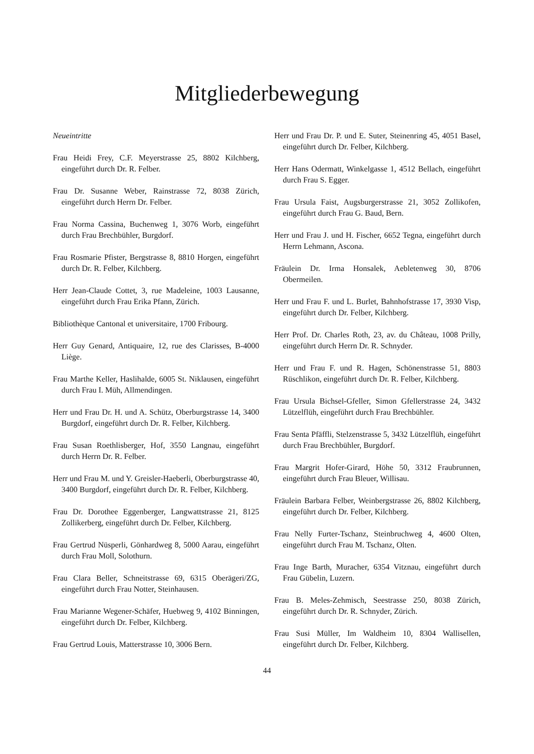Mitgliederbewegung
Neueintritte
Frau Heidi Frey, C.F. Meyerstrasse 25, 8802 Kilchberg, eingeführt durch Dr. R. Felber.
Frau Dr. Susanne Weber, Rainstrasse 72, 8038 Zürich, eingeführt durch Herrn Dr. Felber.
Frau Norma Cassina, Buchenweg 1, 3076 Worb, eingeführt durch Frau Brechbühler, Burgdorf.
Frau Rosmarie Pfister, Bergstrasse 8, 8810 Horgen, eingeführt durch Dr. R. Felber, Kilchberg.
Herr Jean-Claude Cottet, 3, rue Madeleine, 1003 Lausanne, eingeführt durch Frau Erika Pfann, Zürich.
Bibliothèque Cantonal et universitaire, 1700 Fribourg.
Herr Guy Genard, Antiquaire, 12, rue des Clarisses, B-4000 Liège.
Frau Marthe Keller, Haslihalde, 6005 St. Niklausen, eingeführt durch Frau I. Müh, Allmendingen.
Herr und Frau Dr. H. und A. Schütz, Oberburgstrasse 14, 3400 Burgdorf, eingeführt durch Dr. R. Felber, Kilchberg.
Frau Susan Roethlisberger, Hof, 3550 Langnau, eingeführt durch Herrn Dr. R. Felber.
Herr und Frau M. und Y. Greisler-Haeberli, Oberburgstrasse 40, 3400 Burgdorf, eingeführt durch Dr. R. Felber, Kilchberg.
Frau Dr. Dorothee Eggenberger, Langwattstrasse 21, 8125 Zollikerberg, eingeführt durch Dr. Felber, Kilchberg.
Frau Gertrud Nüsperli, Gönhardweg 8, 5000 Aarau, eingeführt durch Frau Moll, Solothurn.
Frau Clara Beller, Schneitstrasse 69, 6315 Oberägeri/ZG, eingeführt durch Frau Notter, Steinhausen.
Frau Marianne Wegener-Schäfer, Huebweg 9, 4102 Binningen, eingeführt durch Dr. Felber, Kilchberg.
Frau Gertrud Louis, Matterstrasse 10, 3006 Bern.
Herr und Frau Dr. P. und E. Suter, Steinenring 45, 4051 Basel, eingeführt durch Dr. Felber, Kilchberg.
Herr Hans Odermatt, Winkelgasse 1, 4512 Bellach, eingeführt durch Frau S. Egger.
Frau Ursula Faist, Augsburgerstrasse 21, 3052 Zollikofen, eingeführt durch Frau G. Baud, Bern.
Herr und Frau J. und H. Fischer, 6652 Tegna, eingeführt durch Herrn Lehmann, Ascona.
Fräulein Dr. Irma Honsalek, Aebletenweg 30, 8706 Obermeilen.
Herr und Frau F. und L. Burlet, Bahnhofstrasse 17, 3930 Visp, eingeführt durch Dr. Felber, Kilchberg.
Herr Prof. Dr. Charles Roth, 23, av. du Château, 1008 Prilly, eingeführt durch Herrn Dr. R. Schnyder.
Herr und Frau F. und R. Hagen, Schönenstrasse 51, 8803 Rüschlikon, eingeführt durch Dr. R. Felber, Kilchberg.
Frau Ursula Bichsel-Gfeller, Simon Gfellerstrasse 24, 3432 Lützelflüh, eingeführt durch Frau Brechbühler.
Frau Senta Pfäffli, Stelzenstrasse 5, 3432 Lützelflüh, eingeführt durch Frau Brechbühler, Burgdorf.
Frau Margrit Hofer-Girard, Höhe 50, 3312 Fraubrunnen, eingeführt durch Frau Bleuer, Willisau.
Fräulein Barbara Felber, Weinbergstrasse 26, 8802 Kilchberg, eingeführt durch Dr. Felber, Kilchberg.
Frau Nelly Furter-Tschanz, Steinbruchweg 4, 4600 Olten, eingeführt durch Frau M. Tschanz, Olten.
Frau Inge Barth, Muracher, 6354 Vitznau, eingeführt durch Frau Gübelin, Luzern.
Frau B. Meles-Zehmisch, Seestrasse 250, 8038 Zürich, eingeführt durch Dr. R. Schnyder, Zürich.
Frau Susi Müller, Im Waldheim 10, 8304 Wallisellen, eingeführt durch Dr. Felber, Kilchberg.
44